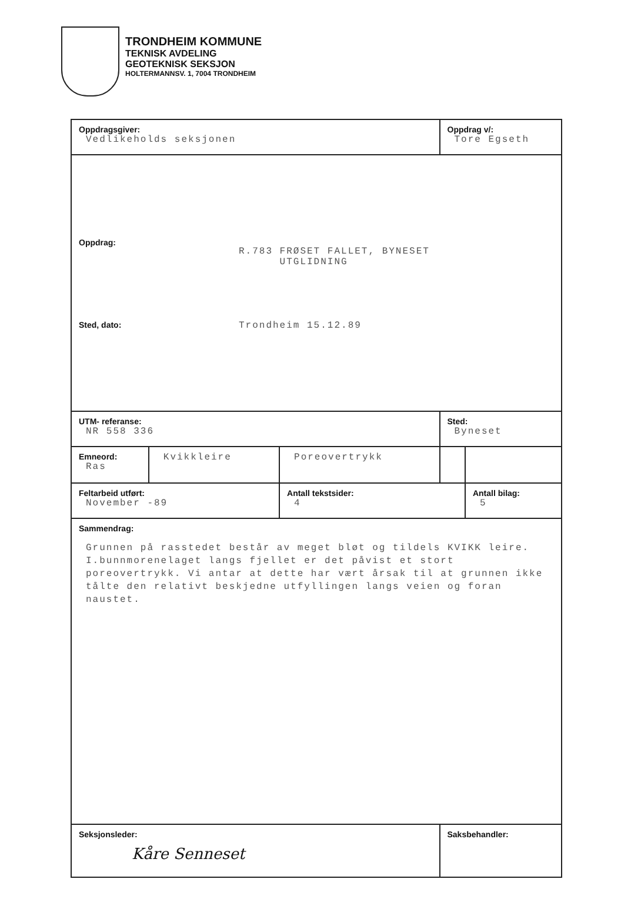TRONDHEIM KOMMUNE
TEKNISK AVDELING
GEOTEKNISK SEKSJON
HOLTERMANNSV. 1, 7004 TRONDHEIM
| Oppdragsgiver: Vedlikeholds seksjonen | | | Oppdrag v/: Tore Egseth | |
| Oppdrag: R.783 FRØSET FALLET, BYNESET UTGLIDNING Sted, dato: Trondheim 15.12.89 | | | | |
| UTM- referanse: NR 558 336 | | | Sted: Byneset | |
| Emneord: Ras | Kvikkleire | Poreovertrykk | | |
| Feltarbeid utført: November -89 | | Antall tekstsider: 4 | | Antall bilag: 5 |
| Sammendrag: Grunnen på rasstedet består av meget bløt og tildels KVIKK leire. I.bunnmorenelaget langs fjellet er det påvist et stort poreovertrykk. Vi antar at dette har vært årsak til at grunnen ikke tålte den relativt beskjedne utfyllingen langs veien og foran naustet. | | | | |
| Seksjonsleder: Kåre Senneset | | | Saksbehandler: | |